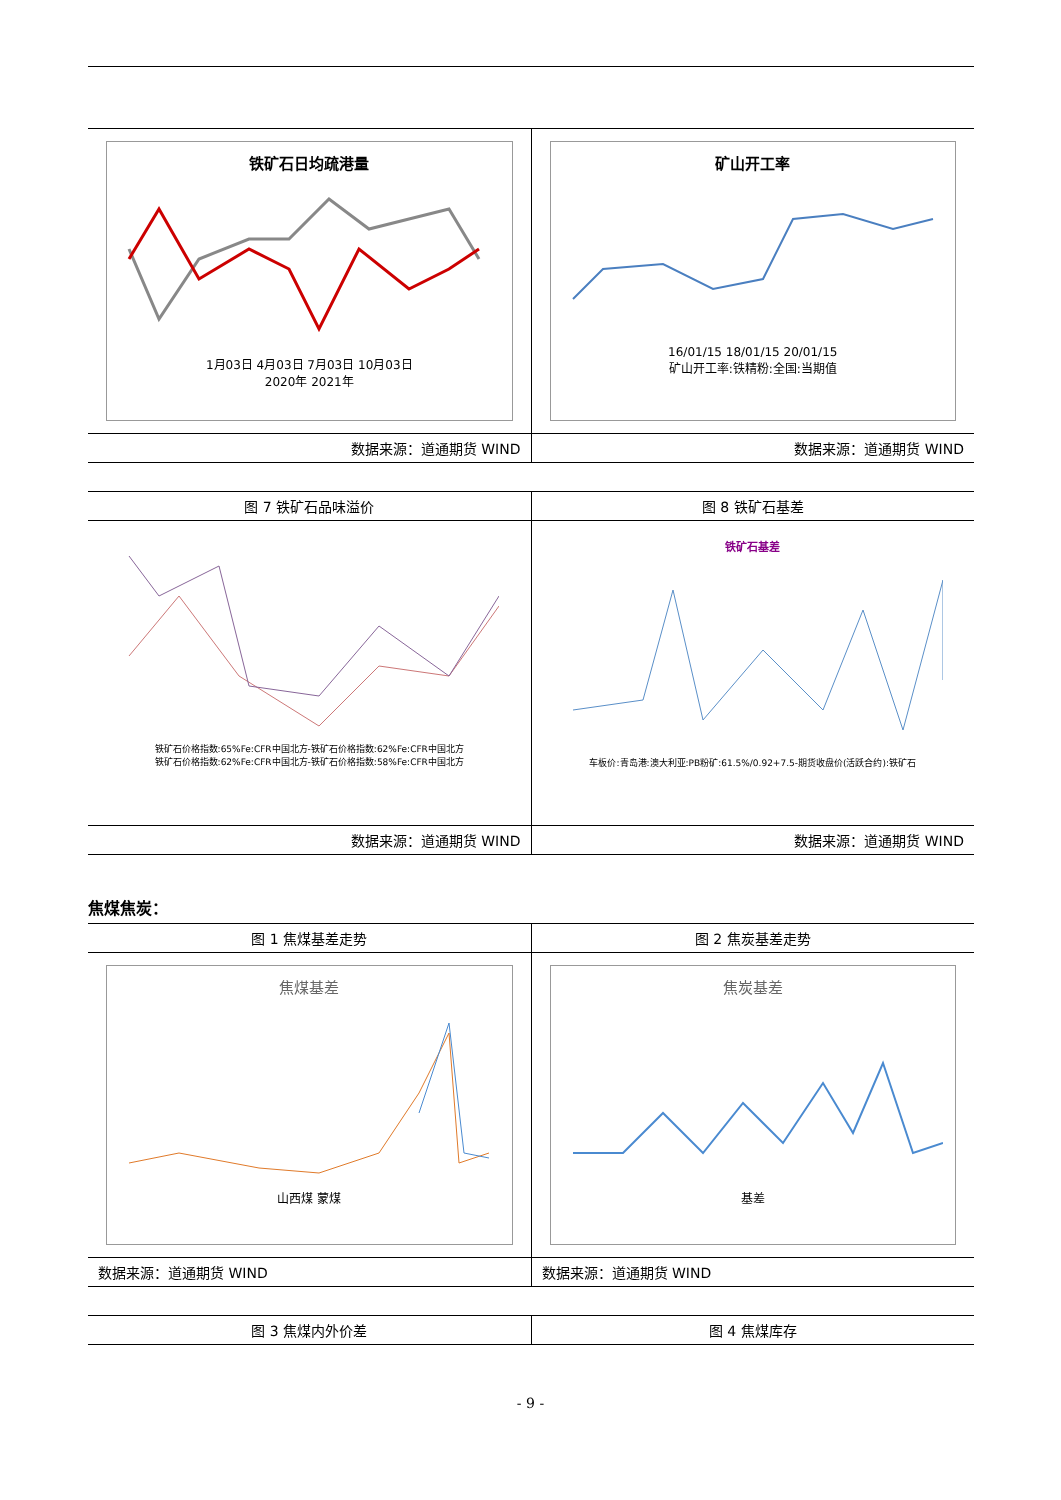| 铁矿石日均疏港量 1月03日 4月03日 7月03日 10月03日 2020年 2021年 | 矿山开工率 16/01/15 18/01/15 20/01/15 矿山开工率:铁精粉:全国:当期值 |
| 数据来源：道通期货 WIND | 数据来源：道通期货 WIND |
| 图 7 铁矿石品味溢价 | 图 8 铁矿石基差 |
| 铁矿石价格指数:65%Fe:CFR中国北方-铁矿石价格指数:62%Fe:CFR中国北方 铁矿石价格指数:62%Fe:CFR中国北方-铁矿石价格指数:58%Fe:CFR中国北方 | 铁矿石基差 车板价:青岛港:澳大利亚:PB粉矿:61.5%/0.92+7.5-期货收盘价(活跃合约):铁矿石 |
| 数据来源：道通期货 WIND | 数据来源：道通期货 WIND |
焦煤焦炭：
| 图 1 焦煤基差走势 | 图 2 焦炭基差走势 |
| 焦煤基差 山西煤 蒙煤 | 焦炭基差 基差 |
| 数据来源：道通期货 WIND | 数据来源：道通期货 WIND |
| 图 3 焦煤内外价差 | 图 4 焦煤库存 |
- 9 -